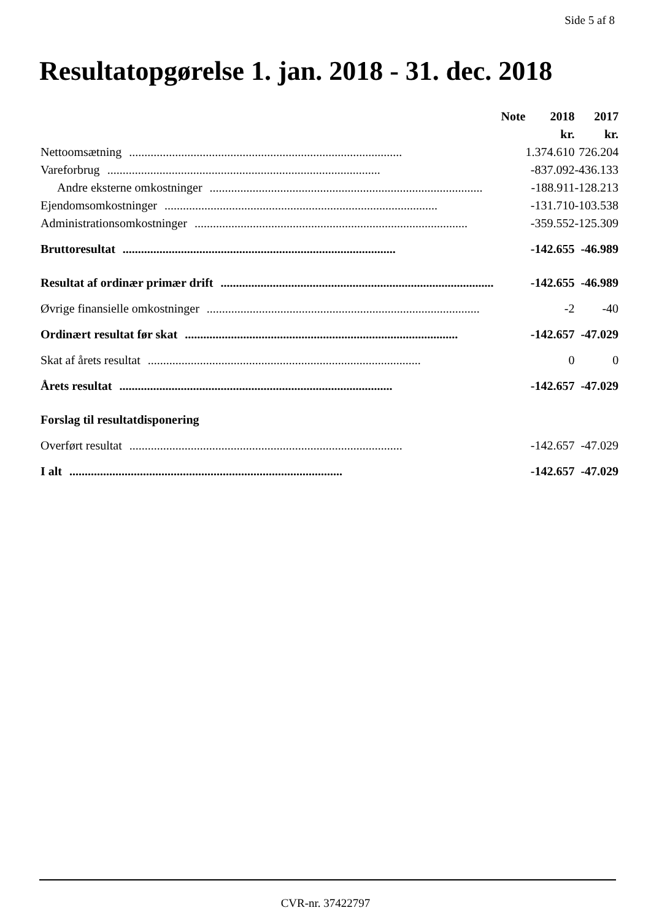Side 5 af 8
Resultatopgørelse 1. jan. 2018 - 31. dec. 2018
| | Note | 2018 | 2017 |
| | | kr. | kr. |
| Nettoomsætning ......................................................................................... | | 1.374.610 | 726.204 |
| Vareforbrug ......................................................................................... | | -837.092 | -436.133 |
| Andre eksterne omkostninger ......................................................................................... | | -188.911 | -128.213 |
| Ejendomsomkostninger ......................................................................................... | | -131.710 | -103.538 |
| Administrationsomkostninger ......................................................................................... | | -359.552 | -125.309 |
| Bruttoresultat ......................................................................................... | | -142.655 | -46.989 |
| Resultat af ordinær primær drift ......................................................................................... | | -142.655 | -46.989 |
| Øvrige finansielle omkostninger ......................................................................................... | | -2 | -40 |
| Ordinært resultat før skat ......................................................................................... | | -142.657 | -47.029 |
| Skat af årets resultat ......................................................................................... | | 0 | 0 |
| Årets resultat ......................................................................................... | | -142.657 | -47.029 |
| Forslag til resultatdisponering | | | |
| Overført resultat ......................................................................................... | | -142.657 | -47.029 |
| I alt ......................................................................................... | | -142.657 | -47.029 |
CVR-nr. 37422797